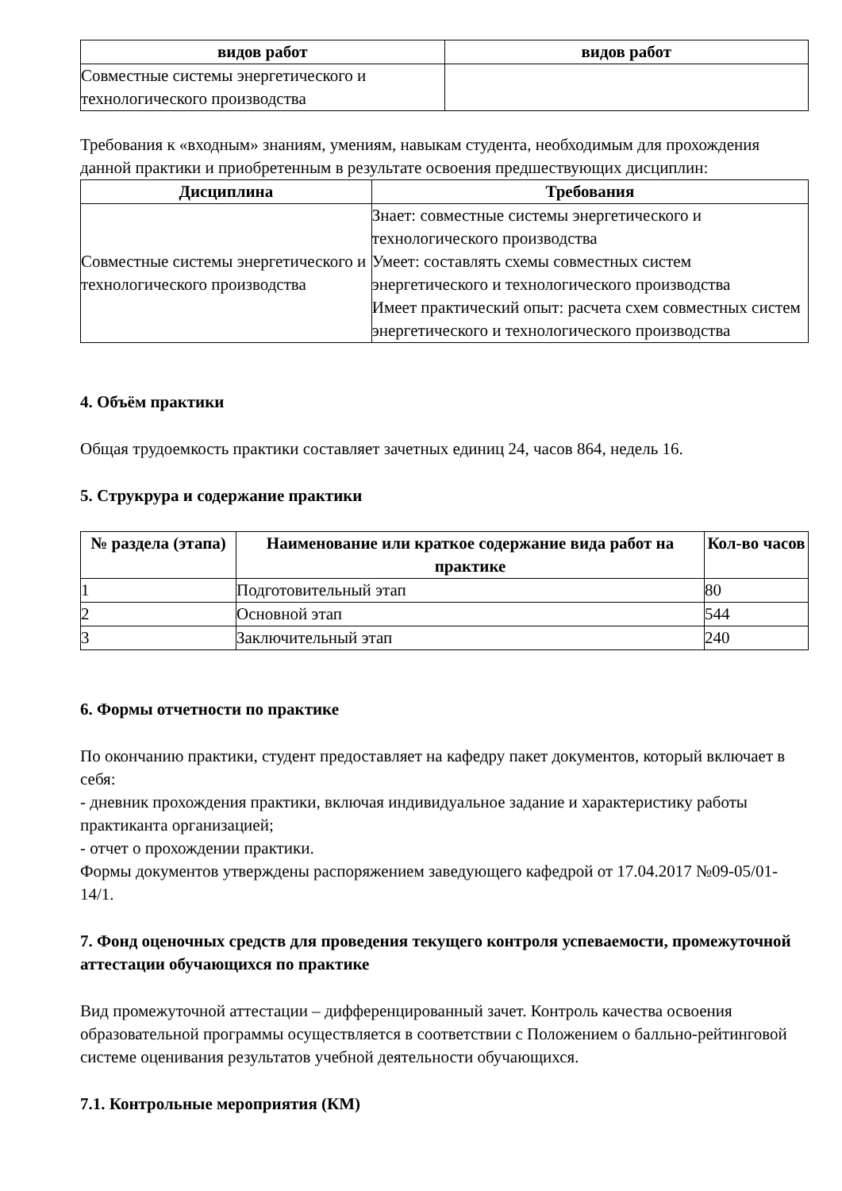| видов работ | видов работ |
| --- | --- |
| Совместные системы энергетического и технологического производства | |
Требования к «входным» знаниям, умениям, навыкам студента, необходимым для прохождения данной практики и приобретенным в результате освоения предшествующих дисциплин:
| Дисциплина | Требования |
| --- | --- |
| Совместные системы энергетического и технологического производства | Знает: совместные системы энергетического и технологического производства Умеет: составлять схемы совместных систем энергетического и технологического производства Имеет практический опыт: расчета схем совместных систем энергетического и технологического производства |
4. Объём практики
Общая трудоемкость практики составляет зачетных единиц 24, часов 864, недель 16.
5. Струкрура и содержание практики
| № раздела (этапа) | Наименование или краткое содержание вида работ на практике | Кол-во часов |
| --- | --- | --- |
| 1 | Подготовительный этап | 80 |
| 2 | Основной этап | 544 |
| 3 | Заключительный этап | 240 |
6. Формы отчетности по практике
По окончанию практики, студент предоставляет на кафедру пакет документов, который включает в себя:
- дневник прохождения практики, включая индивидуальное задание и характеристику работы практиканта организацией;
- отчет о прохождении практики.
Формы документов утверждены распоряжением заведующего кафедрой от 17.04.2017 №09-05/01-14/1.
7. Фонд оценочных средств для проведения текущего контроля успеваемости, промежуточной аттестации обучающихся по практике
Вид промежуточной аттестации – дифференцированный зачет. Контроль качества освоения образовательной программы осуществляется в соответствии с Положением о балльно-рейтинговой системе оценивания результатов учебной деятельности обучающихся.
7.1. Контрольные мероприятия (КМ)